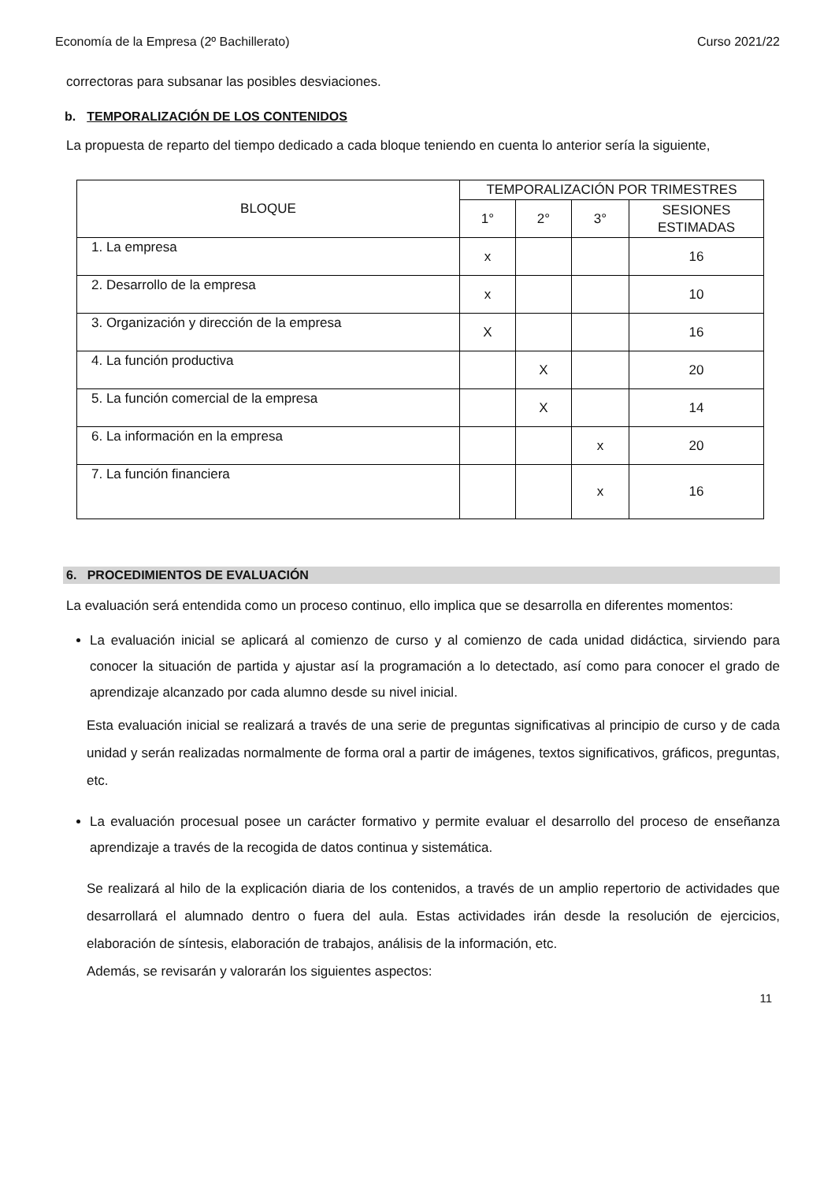Economía de la Empresa (2º Bachillerato) Curso 2021/22
correctoras para subsanar las posibles desviaciones.
b. TEMPORALIZACIÓN DE LOS CONTENIDOS
La propuesta de reparto del tiempo dedicado a cada bloque teniendo en cuenta lo anterior sería la siguiente,
| BLOQUE | TEMPORALIZACIÓN POR TRIMESTRES | | | |
| --- | --- | --- | --- | --- |
| | 1° | 2° | 3° | SESIONES ESTIMADAS |
| 1. La empresa | x | | | 16 |
| 2. Desarrollo de la empresa | x | | | 10 |
| 3. Organización y dirección de la empresa | X | | | 16 |
| 4. La función productiva | | X | | 20 |
| 5. La función comercial de la empresa | | X | | 14 |
| 6. La información en la empresa | | | x | 20 |
| 7. La función financiera | | | x | 16 |
6. PROCEDIMIENTOS DE EVALUACIÓN
La evaluación será entendida como un proceso continuo, ello implica que se desarrolla en diferentes momentos:
La evaluación inicial se aplicará al comienzo de curso y al comienzo de cada unidad didáctica, sirviendo para conocer la situación de partida y ajustar así la programación a lo detectado, así como para conocer el grado de aprendizaje alcanzado por cada alumno desde su nivel inicial.
Esta evaluación inicial se realizará a través de una serie de preguntas significativas al principio de curso y de cada unidad y serán realizadas normalmente de forma oral a partir de imágenes, textos significativos, gráficos, preguntas, etc.
La evaluación procesual posee un carácter formativo y permite evaluar el desarrollo del proceso de enseñanza aprendizaje a través de la recogida de datos continua y sistemática.
Se realizará al hilo de la explicación diaria de los contenidos, a través de un amplio repertorio de actividades que desarrollará el alumnado dentro o fuera del aula. Estas actividades irán desde la resolución de ejercicios, elaboración de síntesis, elaboración de trabajos, análisis de la información, etc.
Además, se revisarán y valorarán los siguientes aspectos:
11